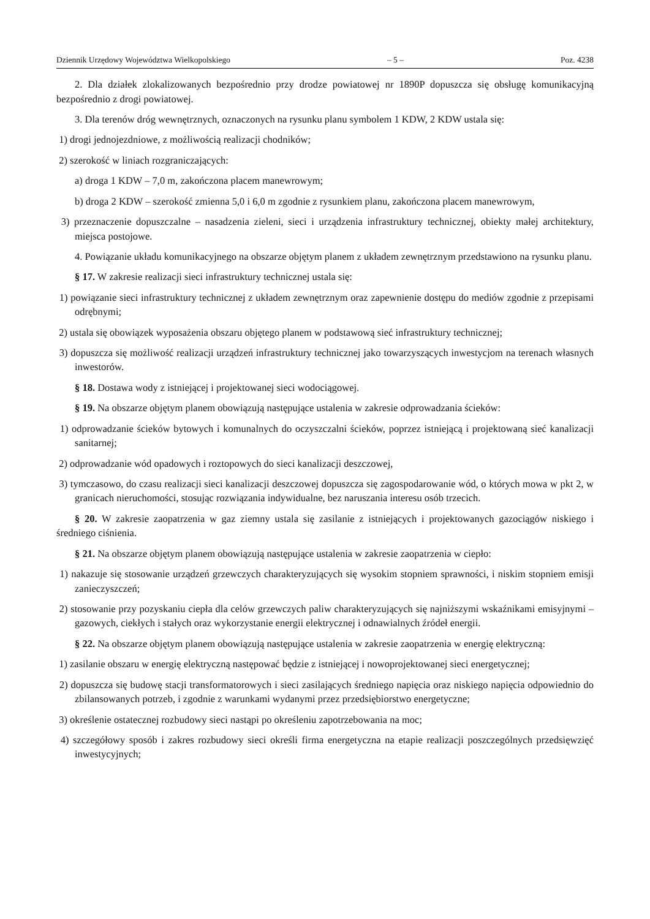Dziennik Urzędowy Województwa Wielkopolskiego – 5 – Poz. 4238
2. Dla działek zlokalizowanych bezpośrednio przy drodze powiatowej nr 1890P dopuszcza się obsługę komunikacyjną bezpośrednio z drogi powiatowej.
3. Dla terenów dróg wewnętrznych, oznaczonych na rysunku planu symbolem 1 KDW, 2 KDW ustala się:
1) drogi jednojezdniowe, z możliwością realizacji chodników;
2) szerokość w liniach rozgraniczających:
a) droga 1 KDW – 7,0 m, zakończona placem manewrowym;
b) droga 2 KDW – szerokość zmienna 5,0 i 6,0 m zgodnie z rysunkiem planu, zakończona placem manewrowym,
3) przeznaczenie dopuszczalne – nasadzenia zieleni, sieci i urządzenia infrastruktury technicznej, obiekty małej architektury, miejsca postojowe.
4. Powiązanie układu komunikacyjnego na obszarze objętym planem z układem zewnętrznym przedstawiono na rysunku planu.
§ 17. W zakresie realizacji sieci infrastruktury technicznej ustala się:
1) powiązanie sieci infrastruktury technicznej z układem zewnętrznym oraz zapewnienie dostępu do mediów zgodnie z przepisami odrębnymi;
2) ustala się obowiązek wyposażenia obszaru objętego planem w podstawową sieć infrastruktury technicznej;
3) dopuszcza się możliwość realizacji urządzeń infrastruktury technicznej jako towarzyszących inwestycjom na terenach własnych inwestorów.
§ 18. Dostawa wody z istniejącej i projektowanej sieci wodociągowej.
§ 19. Na obszarze objętym planem obowiązują następujące ustalenia w zakresie odprowadzania ścieków:
1) odprowadzanie ścieków bytowych i komunalnych do oczyszczalni ścieków, poprzez istniejącą i projektowaną sieć kanalizacji sanitarnej;
2) odprowadzanie wód opadowych i roztopowych do sieci kanalizacji deszczowej,
3) tymczasowo, do czasu realizacji sieci kanalizacji deszczowej dopuszcza się zagospodarowanie wód, o których mowa w pkt 2, w granicach nieruchomości, stosując rozwiązania indywidualne, bez naruszania interesu osób trzecich.
§ 20. W zakresie zaopatrzenia w gaz ziemny ustala się zasilanie z istniejących i projektowanych gazociągów niskiego i średniego ciśnienia.
§ 21. Na obszarze objętym planem obowiązują następujące ustalenia w zakresie zaopatrzenia w ciepło:
1) nakazuje się stosowanie urządzeń grzewczych charakteryzujących się wysokim stopniem sprawności, i niskim stopniem emisji zanieczyszczeń;
2) stosowanie przy pozyskaniu ciepła dla celów grzewczych paliw charakteryzujących się najniższymi wskaźnikami emisyjnymi – gazowych, ciekłych i stałych oraz wykorzystanie energii elektrycznej i odnawialnych źródeł energii.
§ 22. Na obszarze objętym planem obowiązują następujące ustalenia w zakresie zaopatrzenia w energię elektryczną:
1) zasilanie obszaru w energię elektryczną następować będzie z istniejącej i nowoprojektowanej sieci energetycznej;
2) dopuszcza się budowę stacji transformatorowych i sieci zasilających średniego napięcia oraz niskiego napięcia odpowiednio do zbilansowanych potrzeb, i zgodnie z warunkami wydanymi przez przedsiębiorstwo energetyczne;
3) określenie ostatecznej rozbudowy sieci nastąpi po określeniu zapotrzebowania na moc;
4) szczegółowy sposób i zakres rozbudowy sieci określi firma energetyczna na etapie realizacji poszczególnych przedsięwzięć inwestycyjnych;